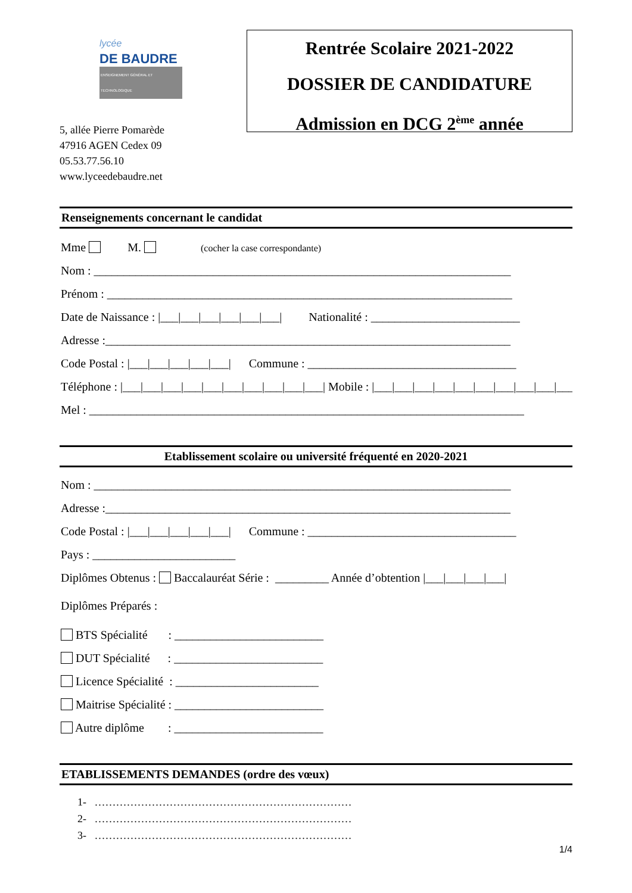lycée
DE BAUDRE
ENSEIGNEMENT GÉNÉRAL ET TECHNOLOGIQUE
5, allée Pierre Pomarède
47916 AGEN Cedex 09
05.53.77.56.10
www.lyceedebaudre.net
Rentrée Scolaire 2021-2022
DOSSIER DE CANDIDATURE
Admission en DCG 2<sup>ème</sup> année
Renseignements concernant le candidat
Mme M. (cocher la case correspondante)
Nom : ______________________________________________________________________
Prénom : ____________________________________________________________________
Date de Naissance : |___|___|___|___|___|___| Nationalité : _________________________
Adresse :____________________________________________________________________
Code Postal : |___|___|___|___|___| Commune : ___________________________________
Téléphone : |___|___|___|___|___|___|___|___|___|___| Mobile : |___|___|___|___|___|___|___|___|___|___|
Mel : _________________________________________________________________________
Etablissement scolaire ou université fréquenté en 2020-2021
Nom : ______________________________________________________________________
Adresse :____________________________________________________________________
Code Postal : |___|___|___|___|___| Commune : ___________________________________
Pays : ________________________
Diplômes Obtenus : Baccalauréat Série : _________ Année d’obtention |___|___|___|___|
Diplômes Préparés :
BTS Spécialité : _________________________
DUT Spécialité : _________________________
Licence Spécialité : ________________________
Maitrise Spécialité : _________________________
Autre diplôme : _________________________
ETABLISSEMENTS DEMANDES (ordre des vœux)
1- ………………………………………………………………
2- ………………………………………………………………
3- ………………………………………………………………
1/4